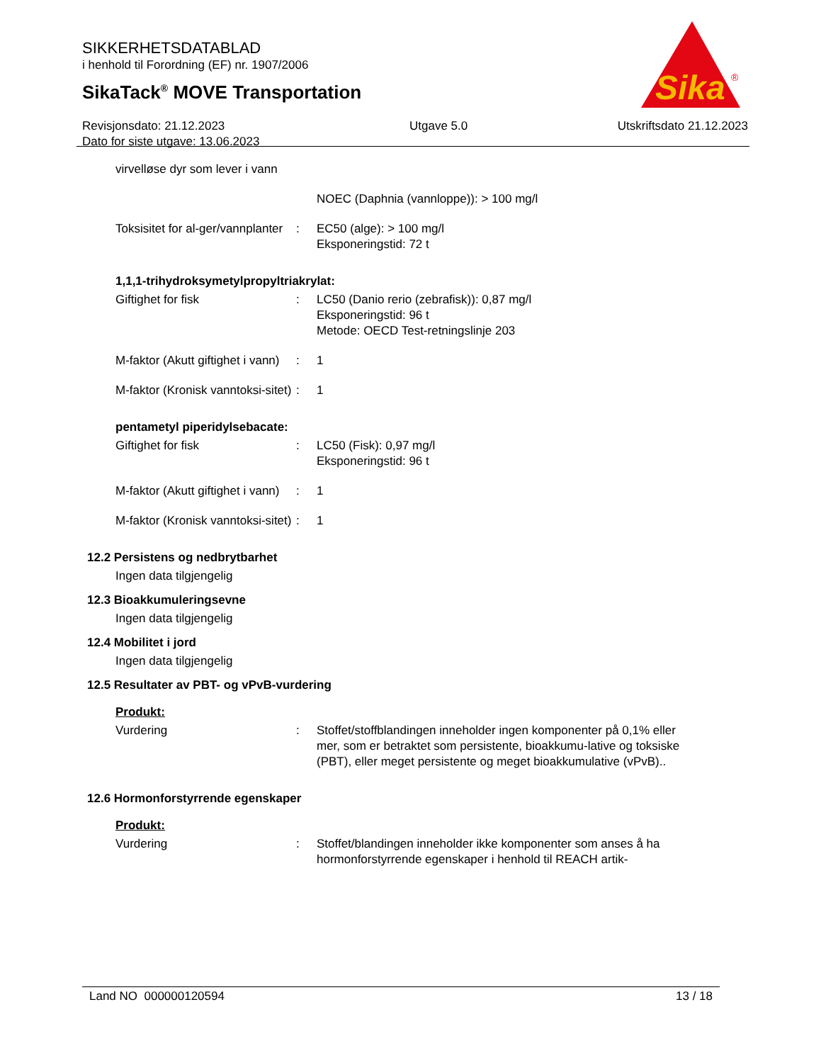Sika
®
SIKKERHETSDATABLAD
i henhold til Forordning (EF) nr. 1907/2006
SikaTack<sup>®</sup> MOVE Transportation
Revisjonsdato: 21.12.2023
Dato for siste utgave: 13.06.2023
Utgave 5.0 Utskriftsdato 21.12.2023
virvelløse dyr som lever i vann
NOEC (Daphnia (vannloppe)): > 100 mg/l
Toksisitet for al-ger/vannplanter
: EC50 (alge): > 100 mg/l
Eksponeringstid: 72 t
1,1,1-trihydroksymetylpropyltriakrylat:
Giftighet for fisk : LC50 (Danio rerio (zebrafisk)): 0,87 mg/l
Eksponeringstid: 96 t
Metode: OECD Test-retningslinje 203
M-faktor (Akutt giftighet i vann)
: 1
M-faktor (Kronisk vanntoksi-sitet)
: 1
pentametyl piperidylsebacate:
Giftighet for fisk : LC50 (Fisk): 0,97 mg/l
Eksponeringstid: 96 t
M-faktor (Akutt giftighet i vann)
: 1
M-faktor (Kronisk vanntoksi-sitet)
: 1
12.2 Persistens og nedbrytbarhet
Ingen data tilgjengelig
12.3 Bioakkumuleringsevne
Ingen data tilgjengelig
12.4 Mobilitet i jord
Ingen data tilgjengelig
12.5 Resultater av PBT- og vPvB-vurdering
Produkt:
Vurdering : Stoffet/stoffblandingen inneholder ingen komponenter på 0,1% eller mer, som er betraktet som persistente, bioakkumu-lative og toksiske (PBT), eller meget persistente og meget bioakkumulative (vPvB)..
12.6 Hormonforstyrrende egenskaper
Produkt:
Vurdering : Stoffet/blandingen inneholder ikke komponenter som anses å ha hormonforstyrrende egenskaper i henhold til REACH artik-
Land NO 000000120594 13 / 18